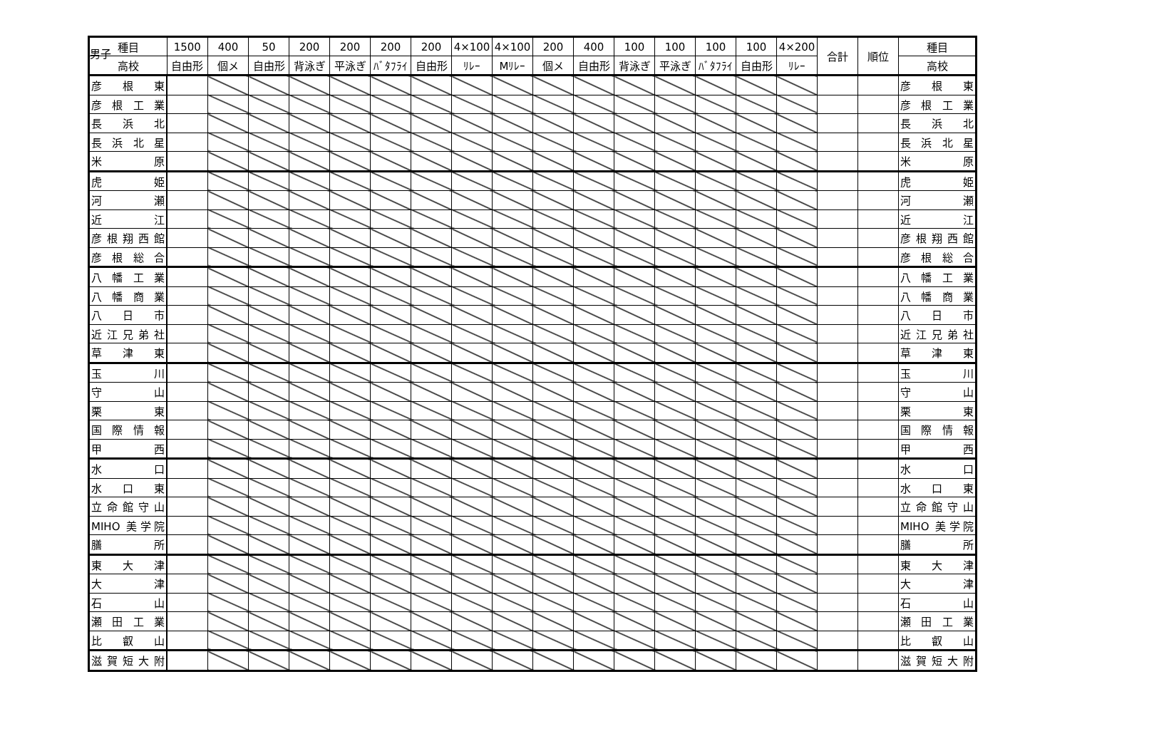男子
| 種目 | 1500 | 400 | 50 | 200 | 200 | 200 | 200 | 4×100 | 4×100 | 200 | 400 | 100 | 100 | 100 | 100 | 4×200 | 合計 | 順位 | 種目 |
| --- | --- | --- | --- | --- | --- | --- | --- | --- | --- | --- | --- | --- | --- | --- | --- | --- | --- | --- | --- |
| 高校 | 自由形 | 個メ | 自由形 | 背泳ぎ | 平泳ぎ | ﾊﾞﾀﾌﾗｲ | 自由形 | ﾘﾚｰ | Mﾘﾚｰ | 個メ | 自由形 | 背泳ぎ | 平泳ぎ | ﾊﾞﾀﾌﾗｲ | 自由形 | ﾘﾚｰ | | | 高校 |
| 彦 根 東 | | | | | | | | | | | | | | | | | | | 彦 根 東 |
| 彦根工業 | | | | | | | | | | | | | | | | | | | 彦根工業 |
| 長 浜 北 | | | | | | | | | | | | | | | | | | | 長 浜 北 |
| 長浜北星 | | | | | | | | | | | | | | | | | | | 長浜北星 |
| 米 原 | | | | | | | | | | | | | | | | | | | 米 原 |
| 虎 姫 | | | | | | | | | | | | | | | | | | | 虎 姫 |
| 河 瀬 | | | | | | | | | | | | | | | | | | | 河 瀬 |
| 近 江 | | | | | | | | | | | | | | | | | | | 近 江 |
| 彦根翔西館 | | | | | | | | | | | | | | | | | | | 彦根翔西館 |
| 彦根総合 | | | | | | | | | | | | | | | | | | | 彦根総合 |
| 八幡工業 | | | | | | | | | | | | | | | | | | | 八幡工業 |
| 八幡商業 | | | | | | | | | | | | | | | | | | | 八幡商業 |
| 八 日 市 | | | | | | | | | | | | | | | | | | | 八 日 市 |
| 近江兄弟社 | | | | | | | | | | | | | | | | | | | 近江兄弟社 |
| 草 津 東 | | | | | | | | | | | | | | | | | | | 草 津 東 |
| 玉 川 | | | | | | | | | | | | | | | | | | | 玉 川 |
| 守 山 | | | | | | | | | | | | | | | | | | | 守 山 |
| 栗 東 | | | | | | | | | | | | | | | | | | | 栗 東 |
| 国際情報 | | | | | | | | | | | | | | | | | | | 国際情報 |
| 甲 西 | | | | | | | | | | | | | | | | | | | 甲 西 |
| 水 口 | | | | | | | | | | | | | | | | | | | 水 口 |
| 水 口 東 | | | | | | | | | | | | | | | | | | | 水 口 東 |
| 立命館守山 | | | | | | | | | | | | | | | | | | | 立命館守山 |
| MIHO 美学院 | | | | | | | | | | | | | | | | | | | MIHO 美学院 |
| 膳 所 | | | | | | | | | | | | | | | | | | | 膳 所 |
| 東 大 津 | | | | | | | | | | | | | | | | | | | 東 大 津 |
| 大 津 | | | | | | | | | | | | | | | | | | | 大 津 |
| 石 山 | | | | | | | | | | | | | | | | | | | 石 山 |
| 瀬田工業 | | | | | | | | | | | | | | | | | | | 瀬田工業 |
| 比 叡 山 | | | | | | | | | | | | | | | | | | | 比 叡 山 |
| 滋賀短大附 | | | | | | | | | | | | | | | | | | | 滋賀短大附 |